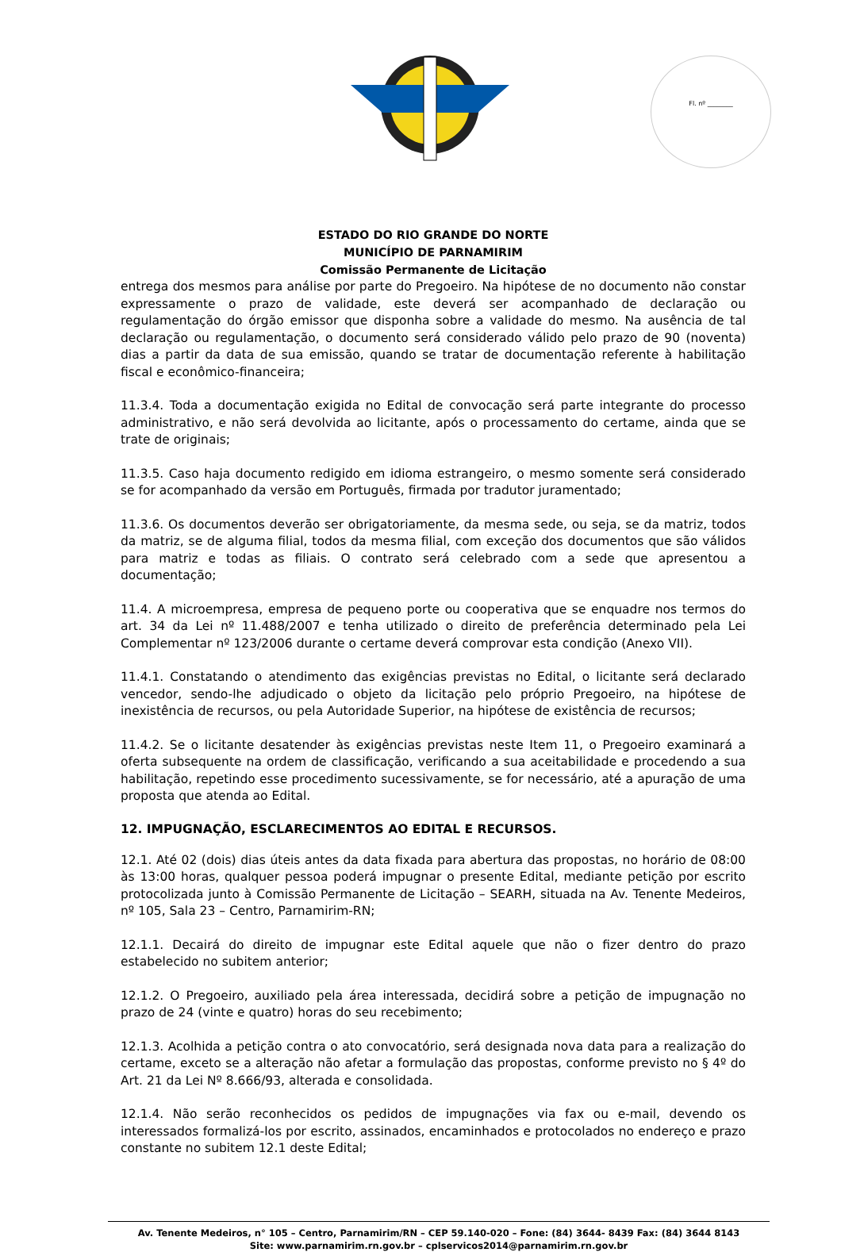Fl. nº ________
ESTADO DO RIO GRANDE DO NORTE
MUNICÍPIO DE PARNAMIRIM
Comissão Permanente de Licitação
entrega dos mesmos para análise por parte do Pregoeiro. Na hipótese de no documento não constar expressamente o prazo de validade, este deverá ser acompanhado de declaração ou regulamentação do órgão emissor que disponha sobre a validade do mesmo. Na ausência de tal declaração ou regulamentação, o documento será considerado válido pelo prazo de 90 (noventa) dias a partir da data de sua emissão, quando se tratar de documentação referente à habilitação fiscal e econômico-financeira;
11.3.4. Toda a documentação exigida no Edital de convocação será parte integrante do processo administrativo, e não será devolvida ao licitante, após o processamento do certame, ainda que se trate de originais;
11.3.5. Caso haja documento redigido em idioma estrangeiro, o mesmo somente será considerado se for acompanhado da versão em Português, firmada por tradutor juramentado;
11.3.6. Os documentos deverão ser obrigatoriamente, da mesma sede, ou seja, se da matriz, todos da matriz, se de alguma filial, todos da mesma filial, com exceção dos documentos que são válidos para matriz e todas as filiais. O contrato será celebrado com a sede que apresentou a documentação;
11.4. A microempresa, empresa de pequeno porte ou cooperativa que se enquadre nos termos do art. 34 da Lei nº 11.488/2007 e tenha utilizado o direito de preferência determinado pela Lei Complementar nº 123/2006 durante o certame deverá comprovar esta condição (Anexo VII).
11.4.1. Constatando o atendimento das exigências previstas no Edital, o licitante será declarado vencedor, sendo-lhe adjudicado o objeto da licitação pelo próprio Pregoeiro, na hipótese de inexistência de recursos, ou pela Autoridade Superior, na hipótese de existência de recursos;
11.4.2. Se o licitante desatender às exigências previstas neste Item 11, o Pregoeiro examinará a oferta subsequente na ordem de classificação, verificando a sua aceitabilidade e procedendo a sua habilitação, repetindo esse procedimento sucessivamente, se for necessário, até a apuração de uma proposta que atenda ao Edital.
12. IMPUGNAÇÃO, ESCLARECIMENTOS AO EDITAL E RECURSOS.
12.1. Até 02 (dois) dias úteis antes da data fixada para abertura das propostas, no horário de 08:00 às 13:00 horas, qualquer pessoa poderá impugnar o presente Edital, mediante petição por escrito protocolizada junto à Comissão Permanente de Licitação – SEARH, situada na Av. Tenente Medeiros, nº 105, Sala 23 – Centro, Parnamirim-RN;
12.1.1. Decairá do direito de impugnar este Edital aquele que não o fizer dentro do prazo estabelecido no subitem anterior;
12.1.2. O Pregoeiro, auxiliado pela área interessada, decidirá sobre a petição de impugnação no prazo de 24 (vinte e quatro) horas do seu recebimento;
12.1.3. Acolhida a petição contra o ato convocatório, será designada nova data para a realização do certame, exceto se a alteração não afetar a formulação das propostas, conforme previsto no § 4º do Art. 21 da Lei Nº 8.666/93, alterada e consolidada.
12.1.4. Não serão reconhecidos os pedidos de impugnações via fax ou e-mail, devendo os interessados formalizá-los por escrito, assinados, encaminhados e protocolados no endereço e prazo constante no subitem 12.1 deste Edital;
Av. Tenente Medeiros, n° 105 – Centro, Parnamirim/RN – CEP 59.140-020 – Fone: (84) 3644- 8439 Fax: (84) 3644 8143
Site: www.parnamirim.rn.gov.br – cplservicos2014@parnamirim.rn.gov.br